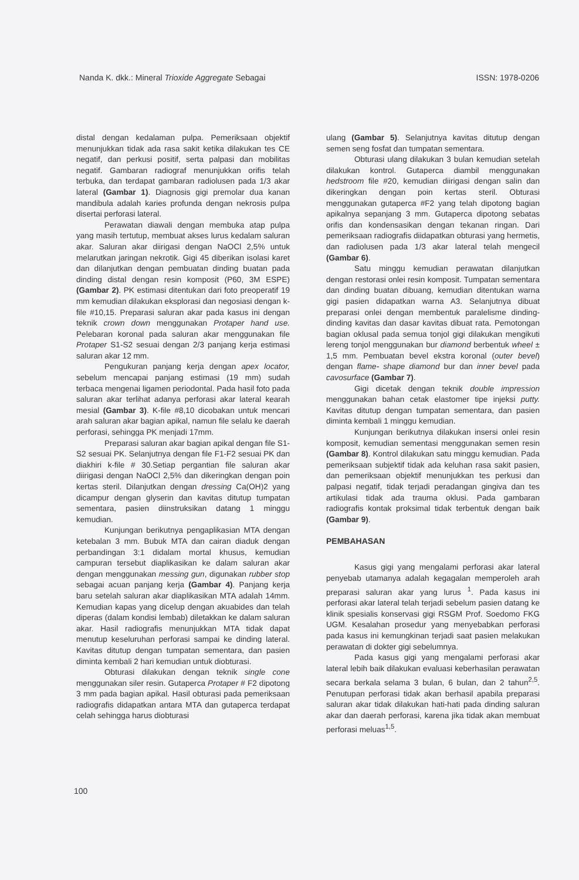Nanda K. dkk.: Mineral Trioxide Aggregate Sebagai ISSN: 1978-0206
distal dengan kedalaman pulpa. Pemeriksaan objektif menunjukkan tidak ada rasa sakit ketika dilakukan tes CE negatif, dan perkusi positif, serta palpasi dan mobilitas negatif. Gambaran radiograf menunjukkan orifis telah terbuka, dan terdapat gambaran radiolusen pada 1/3 akar lateral (Gambar 1). Diagnosis gigi premolar dua kanan mandibula adalah karies profunda dengan nekrosis pulpa disertai perforasi lateral.
Perawatan diawali dengan membuka atap pulpa yang masih tertutup, membuat akses lurus kedalam saluran akar. Saluran akar diirigasi dengan NaOCl 2,5% untuk melarutkan jaringan nekrotik. Gigi 45 diberikan isolasi karet dan dilanjutkan dengan pembuatan dinding buatan pada dinding distal dengan resin komposit (P60, 3M ESPE) (Gambar 2). PK estimasi ditentukan dari foto preoperatif 19 mm kemudian dilakukan eksplorasi dan negosiasi dengan k-file #10,15. Preparasi saluran akar pada kasus ini dengan teknik crown down menggunakan Protaper hand use. Pelebaran koronal pada saluran akar menggunakan file Protaper S1-S2 sesuai dengan 2/3 panjang kerja estimasi saluran akar 12 mm.
Pengukuran panjang kerja dengan apex locator, sebelum mencapai panjang estimasi (19 mm) sudah terbaca mengenai ligamen periodontal. Pada hasil foto pada saluran akar terlihat adanya perforasi akar lateral kearah mesial (Gambar 3). K-file #8,10 dicobakan untuk mencari arah saluran akar bagian apikal, namun file selalu ke daerah perforasi, sehingga PK menjadi 17mm.
Preparasi saluran akar bagian apikal dengan file S1-S2 sesuai PK. Selanjutnya dengan file F1-F2 sesuai PK dan diakhiri k-file # 30.Setiap pergantian file saluran akar diirigasi dengan NaOCl 2,5% dan dikeringkan dengan poin kertas steril. Dilanjutkan dengan dressing Ca(OH)2 yang dicampur dengan glyserin dan kavitas ditutup tumpatan sementara, pasien diinstruksikan datang 1 minggu kemudian.
Kunjungan berikutnya pengaplikasian MTA dengan ketebalan 3 mm. Bubuk MTA dan cairan diaduk dengan perbandingan 3:1 didalam mortal khusus, kemudian campuran tersebut diaplikasikan ke dalam saluran akar dengan menggunakan messing gun, digunakan rubber stop sebagai acuan panjang kerja (Gambar 4). Panjang kerja baru setelah saluran akar diaplikasikan MTA adalah 14mm. Kemudian kapas yang dicelup dengan akuabides dan telah diperas (dalam kondisi lembab) diletakkan ke dalam saluran akar. Hasil radiografis menunjukkan MTA tidak dapat menutup keseluruhan perforasi sampai ke dinding lateral. Kavitas ditutup dengan tumpatan sementara, dan pasien diminta kembali 2 hari kemudian untuk diobturasi.
Obturasi dilakukan dengan teknik single cone menggunakan siler resin. Gutaperca Protaper # F2 dipotong 3 mm pada bagian apikal. Hasil obturasi pada pemeriksaan radiografis didapatkan antara MTA dan gutaperca terdapat celah sehingga harus diobturasi
ulang (Gambar 5). Selanjutnya kavitas ditutup dengan semen seng fosfat dan tumpatan sementara.
Obturasi ulang dilakukan 3 bulan kemudian setelah dilakukan kontrol. Gutaperca diambil menggunakan hedstroom file #20, kemudian diirigasi dengan salin dan dikeringkan dengan poin kertas steril. Obturasi menggunakan gutaperca #F2 yang telah dipotong bagian apikalnya sepanjang 3 mm. Gutaperca dipotong sebatas orifis dan kondensasikan dengan tekanan ringan. Dari pemeriksaan radiografis diidapatkan obturasi yang hermetis, dan radiolusen pada 1/3 akar lateral telah mengecil (Gambar 6).
Satu minggu kemudian perawatan dilanjutkan dengan restorasi onlei resin komposit. Tumpatan sementara dan dinding buatan dibuang, kemudian ditentukan warna gigi pasien didapatkan warna A3. Selanjutnya dibuat preparasi onlei dengan membentuk paralelisme dinding-dinding kavitas dan dasar kavitas dibuat rata. Pemotongan bagian oklusal pada semua tonjol gigi dilakukan mengikuti lereng tonjol menggunakan bur diamond berbentuk wheel ± 1,5 mm. Pembuatan bevel ekstra koronal (outer bevel) dengan flame- shape diamond bur dan inner bevel pada cavosurface (Gambar 7).
Gigi dicetak dengan teknik double impression menggunakan bahan cetak elastomer tipe injeksi putty. Kavitas ditutup dengan tumpatan sementara, dan pasien diminta kembali 1 minggu kemudian.
Kunjungan berikutnya dilakukan insersi onlei resin komposit, kemudian sementasi menggunakan semen resin (Gambar 8). Kontrol dilakukan satu minggu kemudian. Pada pemeriksaan subjektif tidak ada keluhan rasa sakit pasien, dan pemeriksaan objektif menunjukkan tes perkusi dan palpasi negatif, tidak terjadi peradangan gingiva dan tes artikulasi tidak ada trauma oklusi. Pada gambaran radiografis kontak proksimal tidak terbentuk dengan baik (Gambar 9).
PEMBAHASAN
Kasus gigi yang mengalami perforasi akar lateral penyebab utamanya adalah kegagalan memperoleh arah preparasi saluran akar yang lurus <sup>1</sup>. Pada kasus ini perforasi akar lateral telah terjadi sebelum pasien datang ke klinik spesialis konservasi gigi RSGM Prof. Soedomo FKG UGM. Kesalahan prosedur yang menyebabkan perforasi pada kasus ini kemungkinan terjadi saat pasien melakukan perawatan di dokter gigi sebelumnya.
Pada kasus gigi yang mengalami perforasi akar lateral lebih baik dilakukan evaluasi keberhasilan perawatan secara berkala selama 3 bulan, 6 bulan, dan 2 tahun<sup>2,5</sup>. Penutupan perforasi tidak akan berhasil apabila preparasi saluran akar tidak dilakukan hati-hati pada dinding saluran akar dan daerah perforasi, karena jika tidak akan membuat perforasi meluas<sup>1,5</sup>.
100